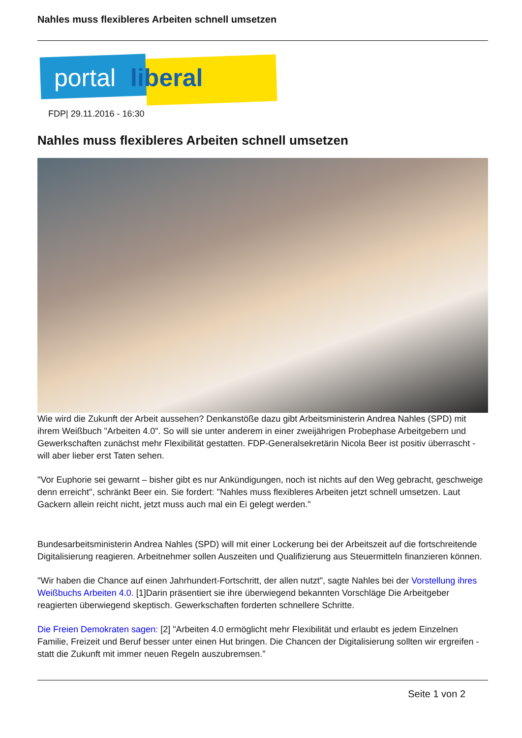Nahles muss flexibleres Arbeiten schnell umsetzen
portal liberal
FDP| 29.11.2016 - 16:30
Nahles muss flexibleres Arbeiten schnell umsetzen
Wie wird die Zukunft der Arbeit aussehen? Denkanstöße dazu gibt Arbeitsministerin Andrea Nahles (SPD) mit ihrem Weißbuch "Arbeiten 4.0". So will sie unter anderem in einer zweijährigen Probephase Arbeitgebern und Gewerkschaften zunächst mehr Flexibilität gestatten. FDP-Generalsekretärin Nicola Beer ist positiv überrascht - will aber lieber erst Taten sehen.
"Vor Euphorie sei gewarnt – bisher gibt es nur Ankündigungen, noch ist nichts auf den Weg gebracht, geschweige denn erreicht", schränkt Beer ein. Sie fordert: "Nahles muss flexibleres Arbeiten jetzt schnell umsetzen. Laut Gackern allein reicht nicht, jetzt muss auch mal ein Ei gelegt werden."
Bundesarbeitsministerin Andrea Nahles (SPD) will mit einer Lockerung bei der Arbeitszeit auf die fortschreitende Digitalisierung reagieren. Arbeitnehmer sollen Auszeiten und Qualifizierung aus Steuermitteln finanzieren können.
"Wir haben die Chance auf einen Jahrhundert-Fortschritt, der allen nutzt", sagte Nahles bei der Vorstellung ihres Weißbuchs Arbeiten 4.0. [1]Darin präsentiert sie ihre überwiegend bekannten Vorschläge Die Arbeitgeber reagierten überwiegend skeptisch. Gewerkschaften forderten schnellere Schritte.
Die Freien Demokraten sagen: [2] "Arbeiten 4.0 ermöglicht mehr Flexibilität und erlaubt es jedem Einzelnen Familie, Freizeit und Beruf besser unter einen Hut bringen. Die Chancen der Digitalisierung sollten wir ergreifen - statt die Zukunft mit immer neuen Regeln auszubremsen."
Seite 1 von 2